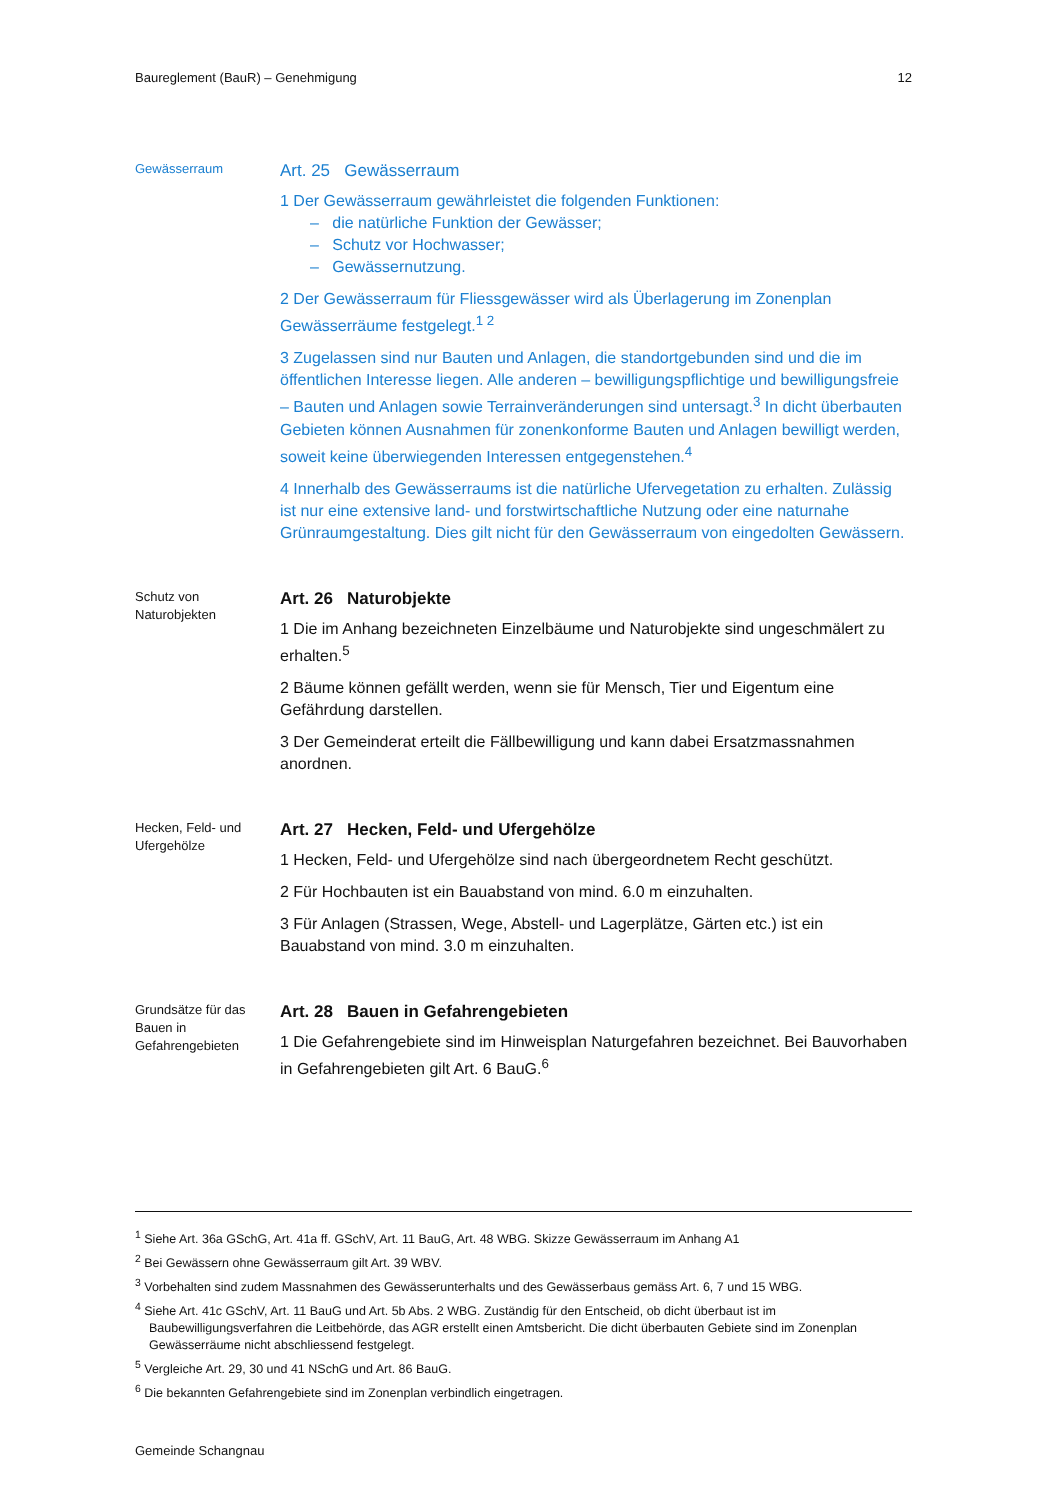Baureglement (BauR) – Genehmigung 12
Gewässerraum
Art. 25 Gewässerraum
1 Der Gewässerraum gewährleistet die folgenden Funktionen:
– die natürliche Funktion der Gewässer;
– Schutz vor Hochwasser;
– Gewässernutzung.
2 Der Gewässerraum für Fliessgewässer wird als Überlagerung im Zonenplan Gewässerräume festgelegt.<sup>1 2</sup>
3 Zugelassen sind nur Bauten und Anlagen, die standortgebunden sind und die im öffentlichen Interesse liegen. Alle anderen – bewilligungspflichtige und bewilligungsfreie – Bauten und Anlagen sowie Terrainveränderungen sind untersagt.<sup>3</sup> In dicht überbauten Gebieten können Ausnahmen für zonenkonforme Bauten und Anlagen bewilligt werden, soweit keine überwiegenden Interessen entgegenstehen.<sup>4</sup>
4 Innerhalb des Gewässerraums ist die natürliche Ufervegetation zu erhalten. Zulässig ist nur eine extensive land- und forstwirtschaftliche Nutzung oder eine naturnahe Grünraumgestaltung. Dies gilt nicht für den Gewässerraum von eingedolten Gewässern.
Schutz von Naturobjekten
Art. 26 Naturobjekte
1 Die im Anhang bezeichneten Einzelbäume und Naturobjekte sind ungeschmälert zu erhalten.<sup>5</sup>
2 Bäume können gefällt werden, wenn sie für Mensch, Tier und Eigentum eine Gefährdung darstellen.
3 Der Gemeinderat erteilt die Fällbewilligung und kann dabei Ersatzmassnahmen anordnen.
Hecken, Feld- und Ufergehölze
Art. 27 Hecken, Feld- und Ufergehölze
1 Hecken, Feld- und Ufergehölze sind nach übergeordnetem Recht geschützt.
2 Für Hochbauten ist ein Bauabstand von mind. 6.0 m einzuhalten.
3 Für Anlagen (Strassen, Wege, Abstell- und Lagerplätze, Gärten etc.) ist ein Bauabstand von mind. 3.0 m einzuhalten.
Grundsätze für das Bauen in Gefahrengebieten
Art. 28 Bauen in Gefahrengebieten
1 Die Gefahrengebiete sind im Hinweisplan Naturgefahren bezeichnet. Bei Bauvorhaben in Gefahrengebieten gilt Art. 6 BauG.<sup>6</sup>
<sup>1</sup> Siehe Art. 36a GSchG, Art. 41a ff. GSchV, Art. 11 BauG, Art. 48 WBG. Skizze Gewässerraum im Anhang A1
<sup>2</sup> Bei Gewässern ohne Gewässerraum gilt Art. 39 WBV.
<sup>3</sup> Vorbehalten sind zudem Massnahmen des Gewässerunterhalts und des Gewässerbaus gemäss Art. 6, 7 und 15 WBG.
<sup>4</sup> Siehe Art. 41c GSchV, Art. 11 BauG und Art. 5b Abs. 2 WBG. Zuständig für den Entscheid, ob dicht überbaut ist im Baubewilligungsverfahren die Leitbehörde, das AGR erstellt einen Amtsbericht. Die dicht überbauten Gebiete sind im Zonenplan Gewässerräume nicht abschliessend festgelegt.
<sup>5</sup> Vergleiche Art. 29, 30 und 41 NSchG und Art. 86 BauG.
<sup>6</sup> Die bekannten Gefahrengebiete sind im Zonenplan verbindlich eingetragen.
Gemeinde Schangnau